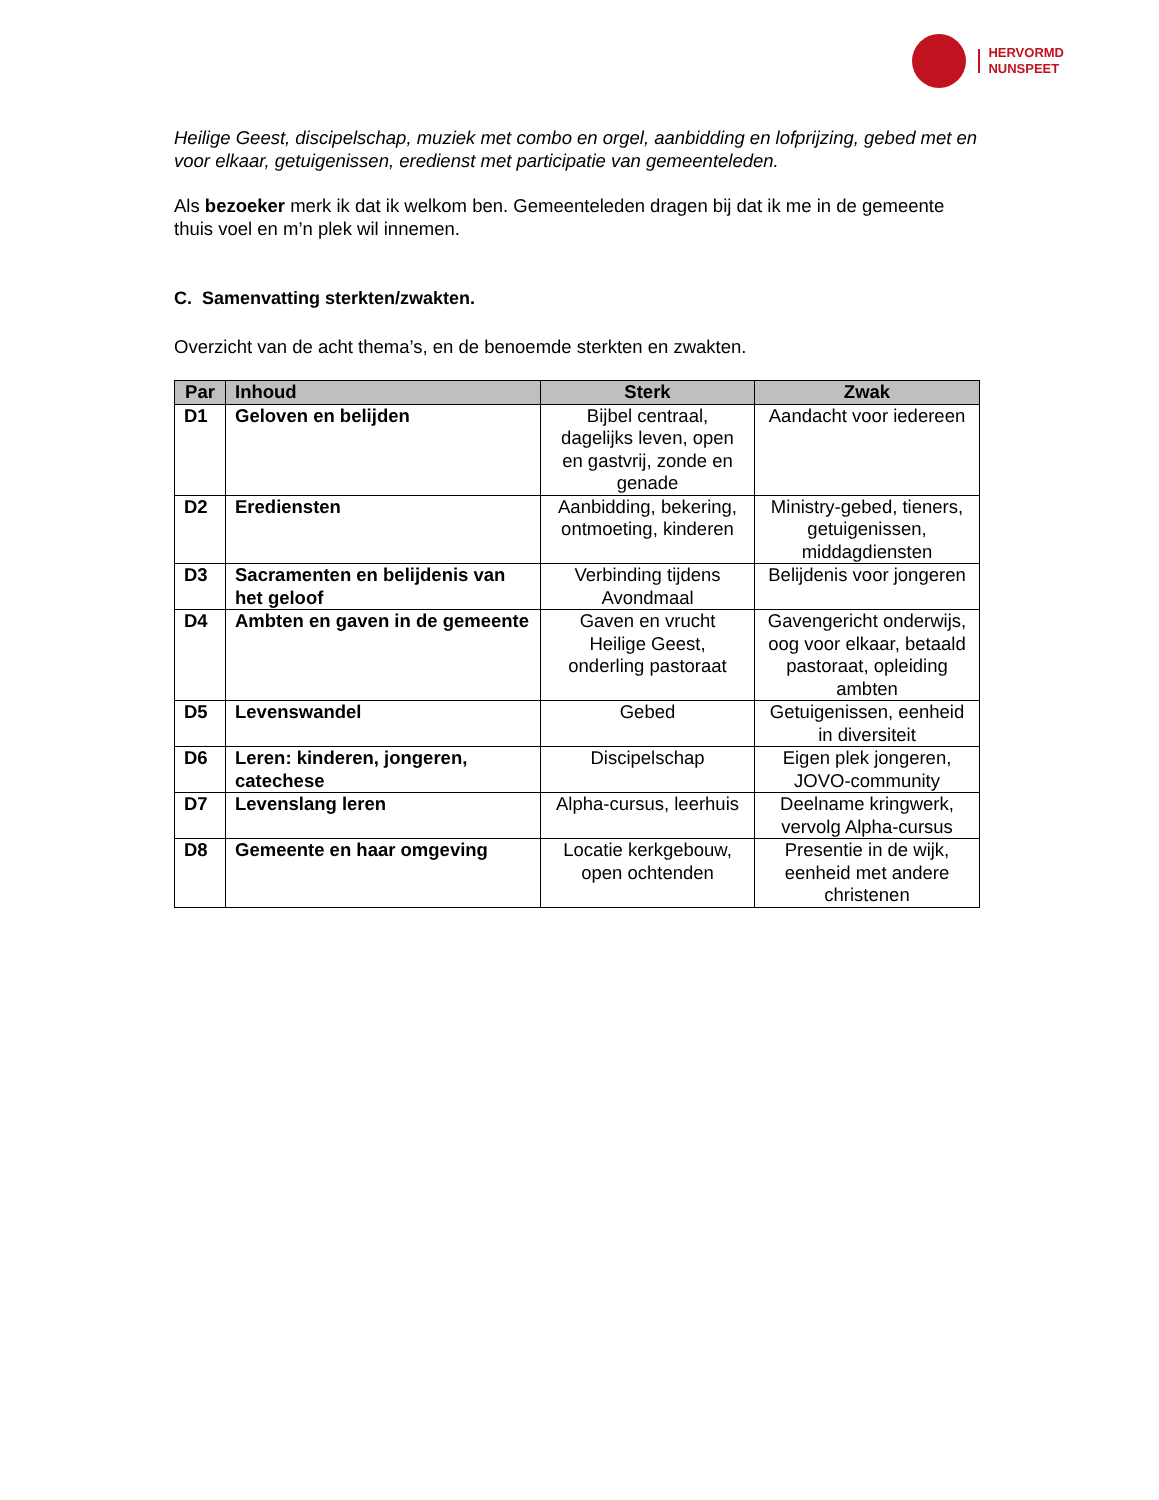HERVORMD
NUNSPEET
Heilige Geest, discipelschap, muziek met combo en orgel, aanbidding en lofprijzing, gebed met en voor elkaar, getuigenissen, eredienst met participatie van gemeenteleden.
Als bezoeker merk ik dat ik welkom ben. Gemeenteleden dragen bij dat ik me in de gemeente thuis voel en m’n plek wil innemen.
C. Samenvatting sterkten/zwakten.
Overzicht van de acht thema’s, en de benoemde sterkten en zwakten.
| Par | Inhoud | Sterk | Zwak |
| --- | --- | --- | --- |
| D1 | Geloven en belijden | Bijbel centraal, dagelijks leven, open en gastvrij, zonde en genade | Aandacht voor iedereen |
| D2 | Erediensten | Aanbidding, bekering, ontmoeting, kinderen | Ministry-gebed, tieners, getuigenissen, middagdiensten |
| D3 | Sacramenten en belijdenis van het geloof | Verbinding tijdens Avondmaal | Belijdenis voor jongeren |
| D4 | Ambten en gaven in de gemeente | Gaven en vrucht Heilige Geest, onderling pastoraat | Gavengericht onderwijs, oog voor elkaar, betaald pastoraat, opleiding ambten |
| D5 | Levenswandel | Gebed | Getuigenissen, eenheid in diversiteit |
| D6 | Leren: kinderen, jongeren, catechese | Discipelschap | Eigen plek jongeren, JOVO-community |
| D7 | Levenslang leren | Alpha-cursus, leerhuis | Deelname kringwerk, vervolg Alpha-cursus |
| D8 | Gemeente en haar omgeving | Locatie kerkgebouw, open ochtenden | Presentie in de wijk, eenheid met andere christenen |